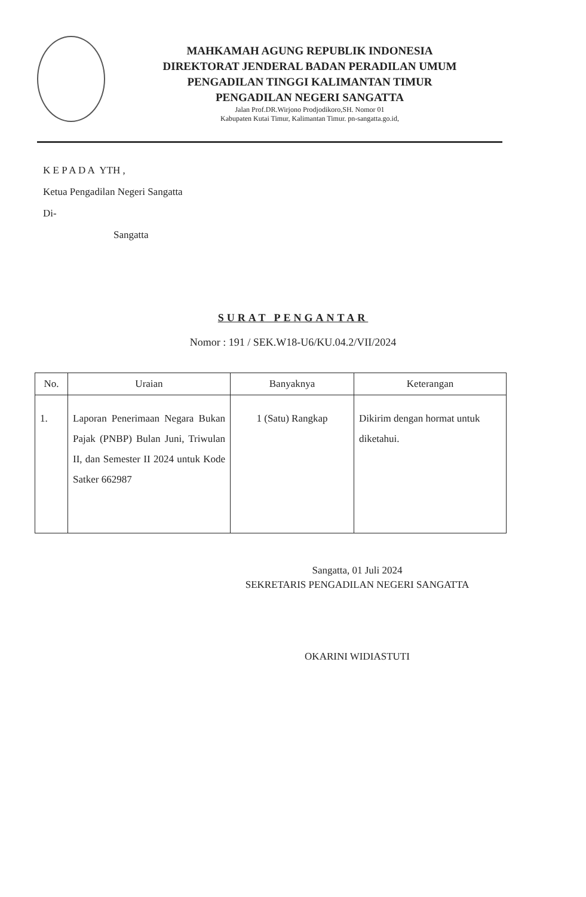MAHKAMAH AGUNG REPUBLIK INDONESIA
DIREKTORAT JENDERAL BADAN PERADILAN UMUM
PENGADILAN TINGGI KALIMANTAN TIMUR
PENGADILAN NEGERI SANGATTA
Jalan Prof.DR.Wirjono Prodjodikoro,SH. Nomor 01
Kabupaten Kutai Timur, Kalimantan Timur. pn-sangatta.go.id,
K E P A D A YTH ,
Ketua Pengadilan Negeri Sangatta
Di-
Sangatta
SURAT PENGANTAR
Nomor : 191 / SEK.W18-U6/KU.04.2/VII/2024
| No. | Uraian | Banyaknya | Keterangan |
| --- | --- | --- | --- |
| 1. | Laporan Penerimaan Negara Bukan Pajak (PNBP) Bulan Juni, Triwulan II, dan Semester II 2024 untuk Kode Satker 662987 | 1 (Satu) Rangkap | Dikirim dengan hormat untuk diketahui. |
Sangatta, 01 Juli 2024
SEKRETARIS PENGADILAN NEGERI SANGATTA
OKARINI WIDIASTUTI